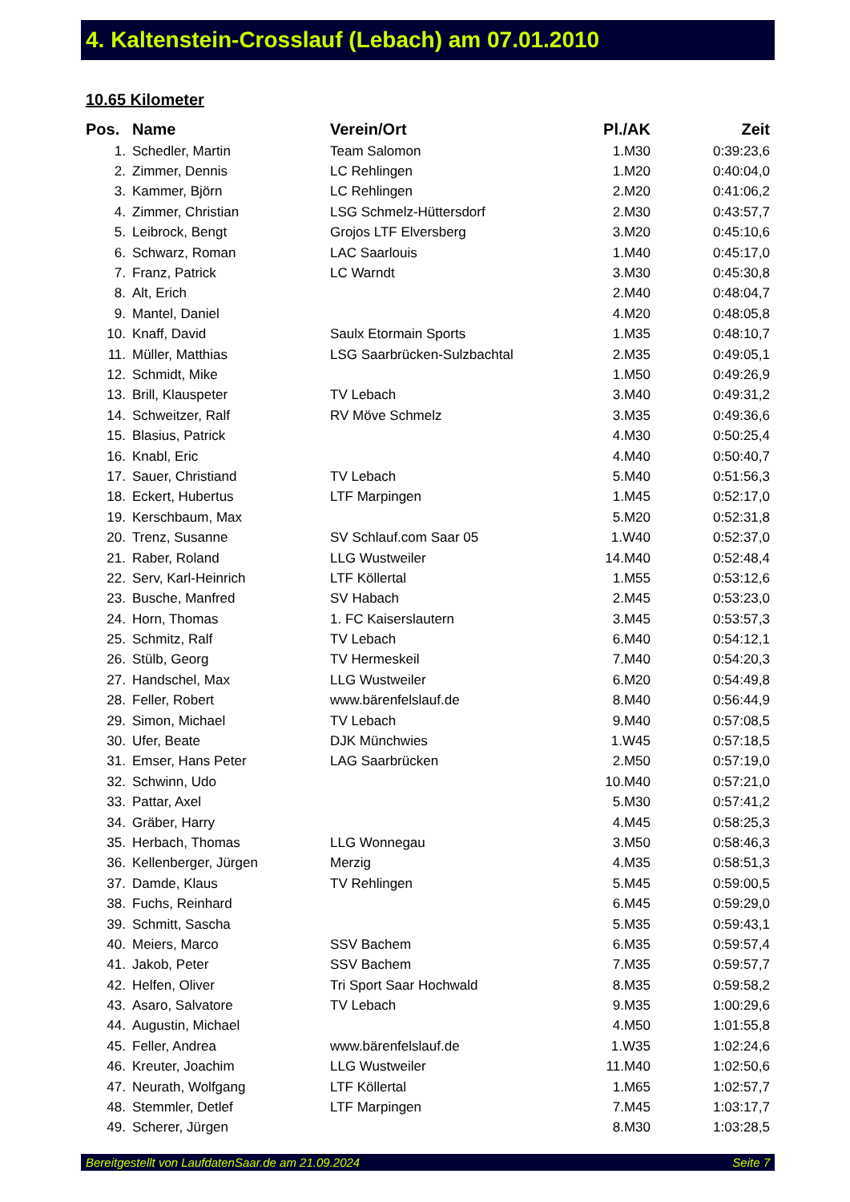4. Kaltenstein-Crosslauf (Lebach) am 07.01.2010
10.65 Kilometer
| Pos. | Name | Verein/Ort | Pl./AK | Zeit |
| --- | --- | --- | --- | --- |
| 1. | Schedler, Martin | Team Salomon | 1.M30 | 0:39:23,6 |
| 2. | Zimmer, Dennis | LC Rehlingen | 1.M20 | 0:40:04,0 |
| 3. | Kammer, Björn | LC Rehlingen | 2.M20 | 0:41:06,2 |
| 4. | Zimmer, Christian | LSG Schmelz-Hüttersdorf | 2.M30 | 0:43:57,7 |
| 5. | Leibrock, Bengt | Grojos LTF Elversberg | 3.M20 | 0:45:10,6 |
| 6. | Schwarz, Roman | LAC Saarlouis | 1.M40 | 0:45:17,0 |
| 7. | Franz, Patrick | LC Warndt | 3.M30 | 0:45:30,8 |
| 8. | Alt, Erich | | 2.M40 | 0:48:04,7 |
| 9. | Mantel, Daniel | | 4.M20 | 0:48:05,8 |
| 10. | Knaff, David | Saulx Etormain Sports | 1.M35 | 0:48:10,7 |
| 11. | Müller, Matthias | LSG Saarbrücken-Sulzbachtal | 2.M35 | 0:49:05,1 |
| 12. | Schmidt, Mike | | 1.M50 | 0:49:26,9 |
| 13. | Brill, Klauspeter | TV Lebach | 3.M40 | 0:49:31,2 |
| 14. | Schweitzer, Ralf | RV Möve Schmelz | 3.M35 | 0:49:36,6 |
| 15. | Blasius, Patrick | | 4.M30 | 0:50:25,4 |
| 16. | Knabl, Eric | | 4.M40 | 0:50:40,7 |
| 17. | Sauer, Christiand | TV Lebach | 5.M40 | 0:51:56,3 |
| 18. | Eckert, Hubertus | LTF Marpingen | 1.M45 | 0:52:17,0 |
| 19. | Kerschbaum, Max | | 5.M20 | 0:52:31,8 |
| 20. | Trenz, Susanne | SV Schlauf.com Saar 05 | 1.W40 | 0:52:37,0 |
| 21. | Raber, Roland | LLG Wustweiler | 14.M40 | 0:52:48,4 |
| 22. | Serv, Karl-Heinrich | LTF Köllertal | 1.M55 | 0:53:12,6 |
| 23. | Busche, Manfred | SV Habach | 2.M45 | 0:53:23,0 |
| 24. | Horn, Thomas | 1. FC Kaiserslautern | 3.M45 | 0:53:57,3 |
| 25. | Schmitz, Ralf | TV Lebach | 6.M40 | 0:54:12,1 |
| 26. | Stülb, Georg | TV Hermeskeil | 7.M40 | 0:54:20,3 |
| 27. | Handschel, Max | LLG Wustweiler | 6.M20 | 0:54:49,8 |
| 28. | Feller, Robert | www.bärenfelslauf.de | 8.M40 | 0:56:44,9 |
| 29. | Simon, Michael | TV Lebach | 9.M40 | 0:57:08,5 |
| 30. | Ufer, Beate | DJK Münchwies | 1.W45 | 0:57:18,5 |
| 31. | Emser, Hans Peter | LAG Saarbrücken | 2.M50 | 0:57:19,0 |
| 32. | Schwinn, Udo | | 10.M40 | 0:57:21,0 |
| 33. | Pattar, Axel | | 5.M30 | 0:57:41,2 |
| 34. | Gräber, Harry | | 4.M45 | 0:58:25,3 |
| 35. | Herbach, Thomas | LLG Wonnegau | 3.M50 | 0:58:46,3 |
| 36. | Kellenberger, Jürgen | Merzig | 4.M35 | 0:58:51,3 |
| 37. | Damde, Klaus | TV Rehlingen | 5.M45 | 0:59:00,5 |
| 38. | Fuchs, Reinhard | | 6.M45 | 0:59:29,0 |
| 39. | Schmitt, Sascha | | 5.M35 | 0:59:43,1 |
| 40. | Meiers, Marco | SSV Bachem | 6.M35 | 0:59:57,4 |
| 41. | Jakob, Peter | SSV Bachem | 7.M35 | 0:59:57,7 |
| 42. | Helfen, Oliver | Tri Sport Saar Hochwald | 8.M35 | 0:59:58,2 |
| 43. | Asaro, Salvatore | TV Lebach | 9.M35 | 1:00:29,6 |
| 44. | Augustin, Michael | | 4.M50 | 1:01:55,8 |
| 45. | Feller, Andrea | www.bärenfelslauf.de | 1.W35 | 1:02:24,6 |
| 46. | Kreuter, Joachim | LLG Wustweiler | 11.M40 | 1:02:50,6 |
| 47. | Neurath, Wolfgang | LTF Köllertal | 1.M65 | 1:02:57,7 |
| 48. | Stemmler, Detlef | LTF Marpingen | 7.M45 | 1:03:17,7 |
| 49. | Scherer, Jürgen | | 8.M30 | 1:03:28,5 |
Bereitgestellt von LaufdatenSaar.de am 21.09.2024 Seite 7